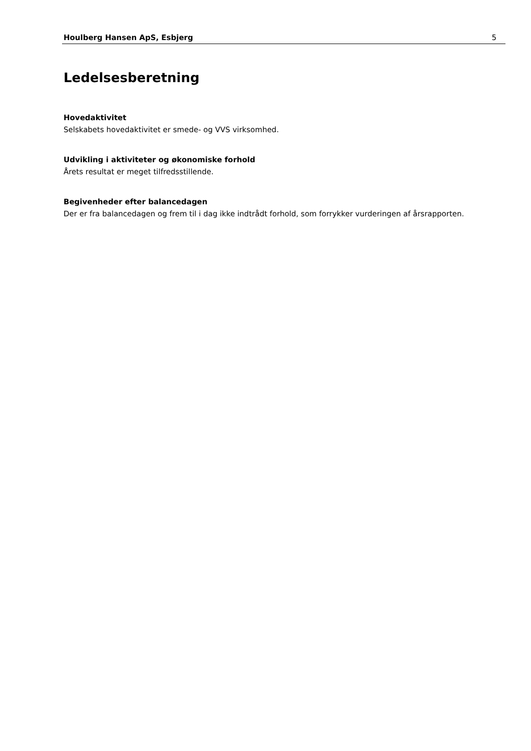Houlberg Hansen ApS, Esbjerg 5
Ledelsesberetning
Hovedaktivitet
Selskabets hovedaktivitet er smede- og VVS virksomhed.
Udvikling i aktiviteter og økonomiske forhold
Årets resultat er meget tilfredsstillende.
Begivenheder efter balancedagen
Der er fra balancedagen og frem til i dag ikke indtrådt forhold, som forrykker vurderingen af årsrapporten.